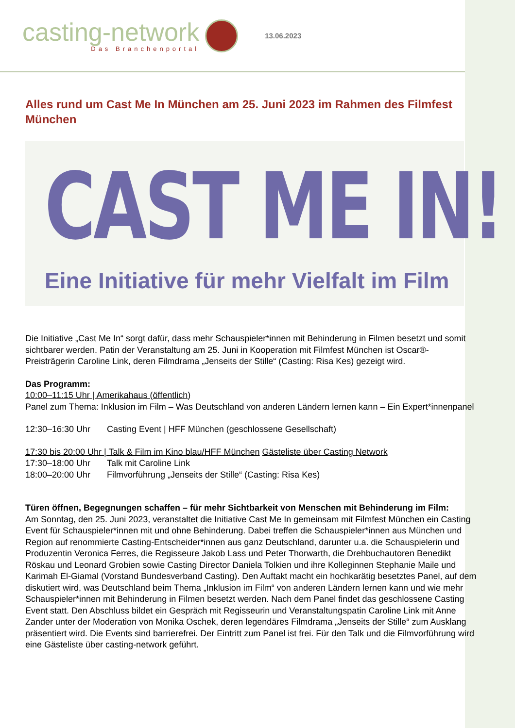casting-network
Das Branchenportal
13.06.2023
Alles rund um Cast Me In München am 25. Juni 2023 im Rahmen des Filmfest München
CAST ME IN!
Eine Initiative für mehr Vielfalt im Film
Die Initiative „Cast Me In“ sorgt dafür, dass mehr Schauspieler*innen mit Behinderung in Filmen besetzt und somit sichtbarer werden. Patin der Veranstaltung am 25. Juni in Kooperation mit Filmfest München ist Oscar®-Preisträgerin Caroline Link, deren Filmdrama „Jenseits der Stille“ (Casting: Risa Kes) gezeigt wird.
Das Programm:
10:00–11:15 Uhr | Amerikahaus (öffentlich)
Panel zum Thema: Inklusion im Film – Was Deutschland von anderen Ländern lernen kann – Ein Expert*innenpanel
12:30–16:30 Uhr Casting Event | HFF München (geschlossene Gesellschaft)
17:30 bis 20:00 Uhr | Talk & Film im Kino blau/HFF München Gästeliste über Casting Network
17:30–18:00 Uhr Talk mit Caroline Link
18:00–20:00 Uhr Filmvorführung „Jenseits der Stille“ (Casting: Risa Kes)
Türen öffnen, Begegnungen schaffen – für mehr Sichtbarkeit von Menschen mit Behinderung im Film:
Am Sonntag, den 25. Juni 2023, veranstaltet die Initiative Cast Me In gemeinsam mit Filmfest München ein Casting Event für Schauspieler*innen mit und ohne Behinderung. Dabei treffen die Schauspieler*innen aus München und Region auf renommierte Casting-Entscheider*innen aus ganz Deutschland, darunter u.a. die Schauspielerin und Produzentin Veronica Ferres, die Regisseure Jakob Lass und Peter Thorwarth, die Drehbuchautoren Benedikt Röskau und Leonard Grobien sowie Casting Director Daniela Tolkien und ihre Kolleginnen Stephanie Maile und Karimah El-Giamal (Vorstand Bundesverband Casting). Den Auftakt macht ein hochkarätig besetztes Panel, auf dem diskutiert wird, was Deutschland beim Thema „Inklusion im Film“ von anderen Ländern lernen kann und wie mehr Schauspieler*innen mit Behinderung in Filmen besetzt werden. Nach dem Panel findet das geschlossene Casting Event statt. Den Abschluss bildet ein Gespräch mit Regisseurin und Veranstaltungspatin Caroline Link mit Anne Zander unter der Moderation von Monika Oschek, deren legendäres Filmdrama „Jenseits der Stille“ zum Ausklang präsentiert wird. Die Events sind barrierefrei. Der Eintritt zum Panel ist frei. Für den Talk und die Filmvorführung wird eine Gästeliste über casting-network geführt.